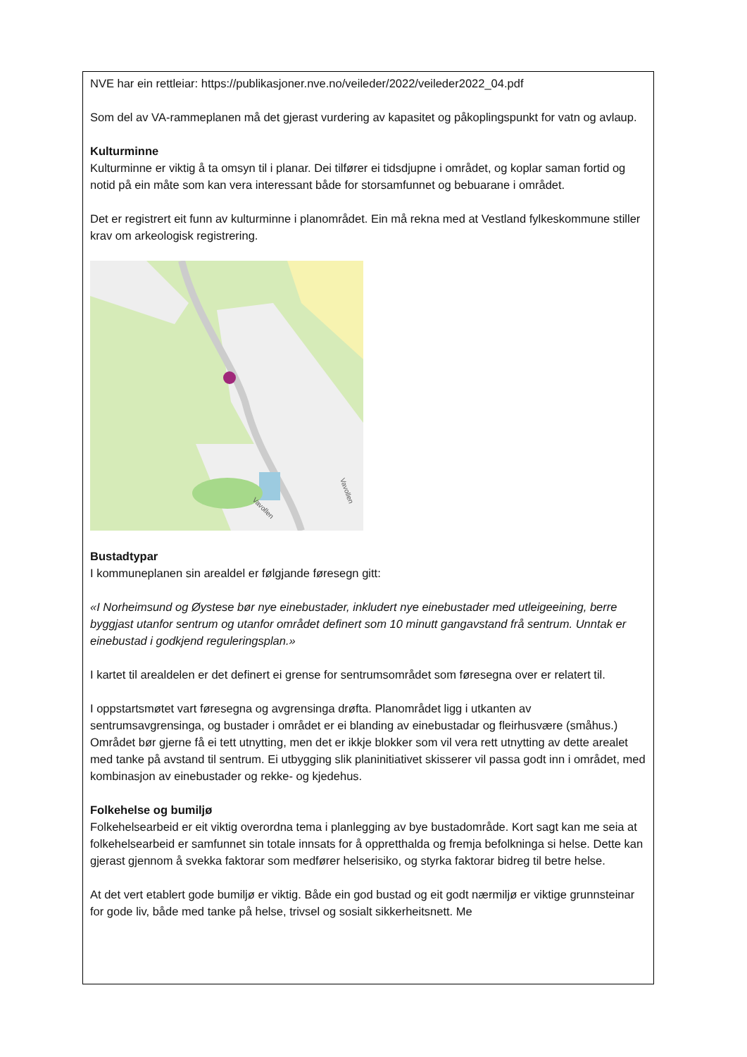NVE har ein rettleiar: https://publikasjoner.nve.no/veileder/2022/veileder2022_04.pdf
Som del av VA-rammeplanen må det gjerast vurdering av kapasitet og påkoplingspunkt for vatn og avlaup.
Kulturminne
Kulturminne er viktig å ta omsyn til i planar. Dei tilfører ei tidsdjupne i området, og koplar saman fortid og notid på ein måte som kan vera interessant både for storsamfunnet og bebuarane i området.
Det er registrert eit funn av kulturminne i planområdet. Ein må rekna med at Vestland fylkeskommune stiller krav om arkeologisk registrering.
Vavollen
Vavollen
Bustadtypar
I kommuneplanen sin arealdel er følgjande føresegn gitt:
«I Norheimsund og Øystese bør nye einebustader, inkludert nye einebustader med utleigeeining, berre byggjast utanfor sentrum og utanfor området definert som 10 minutt gangavstand frå sentrum. Unntak er einebustad i godkjend reguleringsplan.»
I kartet til arealdelen er det definert ei grense for sentrumsområdet som føresegna over er relatert til.
I oppstartsmøtet vart føresegna og avgrensinga drøfta. Planområdet ligg i utkanten av sentrumsavgrensinga, og bustader i området er ei blanding av einebustadar og fleirhusvære (småhus.) Området bør gjerne få ei tett utnytting, men det er ikkje blokker som vil vera rett utnytting av dette arealet med tanke på avstand til sentrum. Ei utbygging slik planinitiativet skisserer vil passa godt inn i området, med kombinasjon av einebustader og rekke- og kjedehus.
Folkehelse og bumiljø
Folkehelsearbeid er eit viktig overordna tema i planlegging av bye bustadområde. Kort sagt kan me seia at folkehelsearbeid er samfunnet sin totale innsats for å oppretthalda og fremja befolkninga si helse. Dette kan gjerast gjennom å svekka faktorar som medfører helserisiko, og styrka faktorar bidreg til betre helse.
At det vert etablert gode bumiljø er viktig. Både ein god bustad og eit godt nærmiljø er viktige grunnsteinar for gode liv, både med tanke på helse, trivsel og sosialt sikkerheitsnett. Me